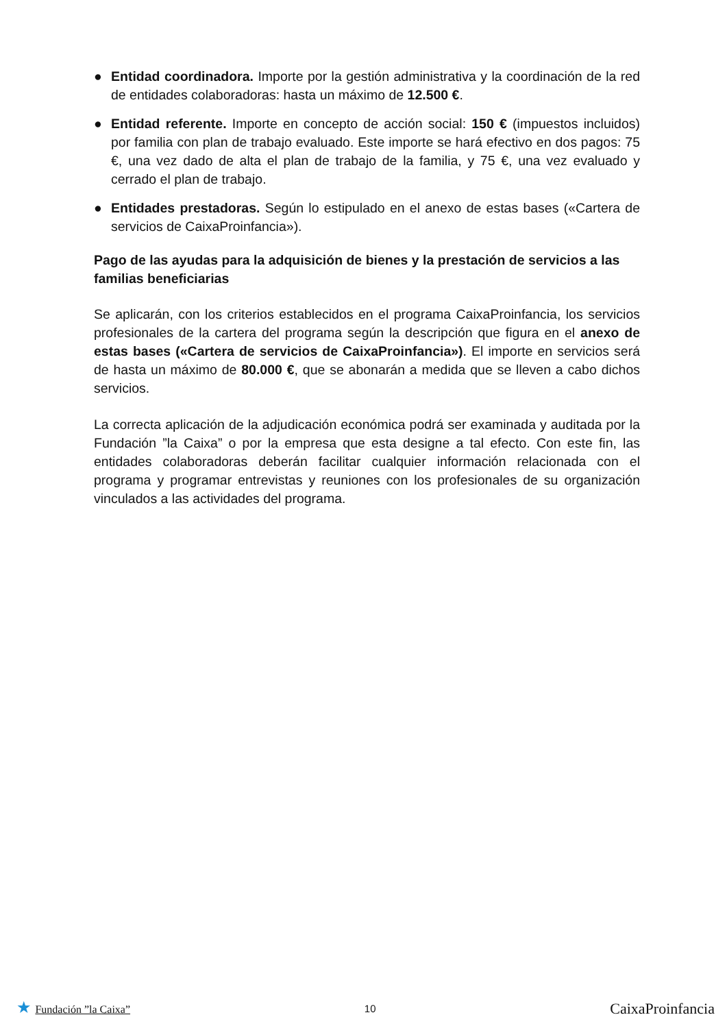● Entidad coordinadora. Importe por la gestión administrativa y la coordinación de la red de entidades colaboradoras: hasta un máximo de 12.500 €.
● Entidad referente. Importe en concepto de acción social: 150 € (impuestos incluidos) por familia con plan de trabajo evaluado. Este importe se hará efectivo en dos pagos: 75 €, una vez dado de alta el plan de trabajo de la familia, y 75 €, una vez evaluado y cerrado el plan de trabajo.
● Entidades prestadoras. Según lo estipulado en el anexo de estas bases («Cartera de servicios de CaixaProinfancia»).
Pago de las ayudas para la adquisición de bienes y la prestación de servicios a las familias beneficiarias
Se aplicarán, con los criterios establecidos en el programa CaixaProinfancia, los servicios profesionales de la cartera del programa según la descripción que figura en el anexo de estas bases («Cartera de servicios de CaixaProinfancia»). El importe en servicios será de hasta un máximo de 80.000 €, que se abonarán a medida que se lleven a cabo dichos servicios.
La correcta aplicación de la adjudicación económica podrá ser examinada y auditada por la Fundación ”la Caixa” o por la empresa que esta designe a tal efecto. Con este fin, las entidades colaboradoras deberán facilitar cualquier información relacionada con el programa y programar entrevistas y reuniones con los profesionales de su organización vinculados a las actividades del programa.
★ Fundación ”la Caixa” 10
CaixaProinfancia